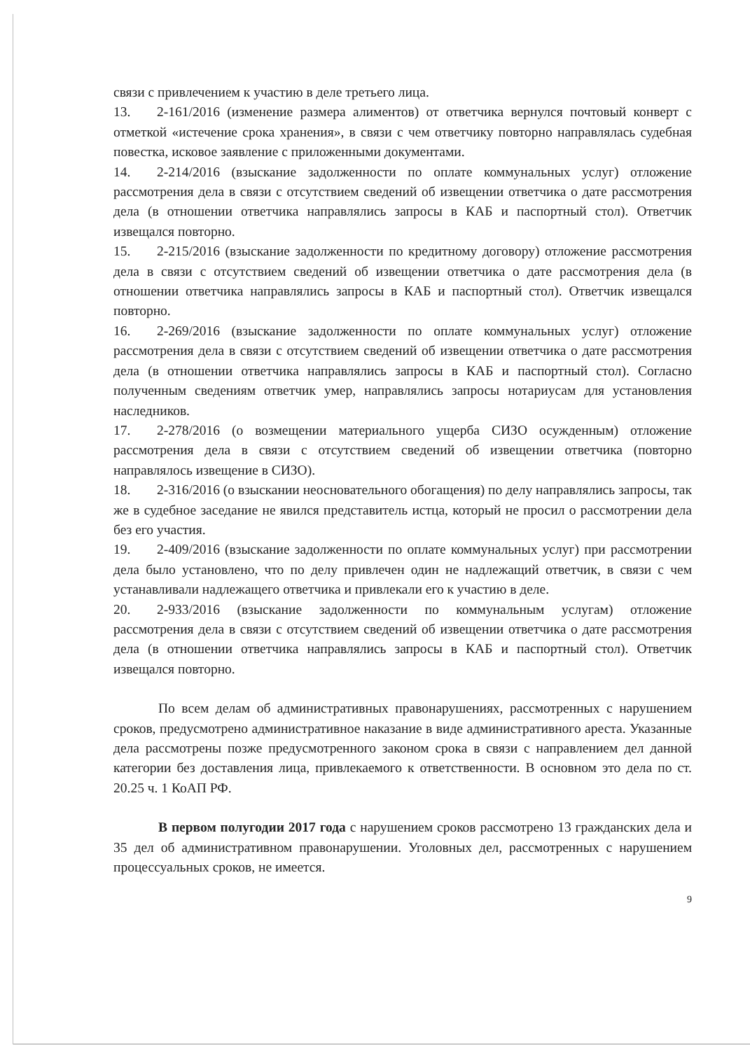связи с привлечением к участию в деле третьего лица.
13. 2-161/2016 (изменение размера алиментов) от ответчика вернулся почтовый конверт с отметкой «истечение срока хранения», в связи с чем ответчику повторно направлялась судебная повестка, исковое заявление с приложенными документами.
14. 2-214/2016 (взыскание задолженности по оплате коммунальных услуг) отложение рассмотрения дела в связи с отсутствием сведений об извещении ответчика о дате рассмотрения дела (в отношении ответчика направлялись запросы в КАБ и паспортный стол). Ответчик извещался повторно.
15. 2-215/2016 (взыскание задолженности по кредитному договору) отложение рассмотрения дела в связи с отсутствием сведений об извещении ответчика о дате рассмотрения дела (в отношении ответчика направлялись запросы в КАБ и паспортный стол). Ответчик извещался повторно.
16. 2-269/2016 (взыскание задолженности по оплате коммунальных услуг) отложение рассмотрения дела в связи с отсутствием сведений об извещении ответчика о дате рассмотрения дела (в отношении ответчика направлялись запросы в КАБ и паспортный стол). Согласно полученным сведениям ответчик умер, направлялись запросы нотариусам для установления наследников.
17. 2-278/2016 (о возмещении материального ущерба СИЗО осужденным) отложение рассмотрения дела в связи с отсутствием сведений об извещении ответчика (повторно направлялось извещение в СИЗО).
18. 2-316/2016 (о взыскании неосновательного обогащения) по делу направлялись запросы, так же в судебное заседание не явился представитель истца, который не просил о рассмотрении дела без его участия.
19. 2-409/2016 (взыскание задолженности по оплате коммунальных услуг) при рассмотрении дела было установлено, что по делу привлечен один не надлежащий ответчик, в связи с чем устанавливали надлежащего ответчика и привлекали его к участию в деле.
20. 2-933/2016 (взыскание задолженности по коммунальным услугам) отложение рассмотрения дела в связи с отсутствием сведений об извещении ответчика о дате рассмотрения дела (в отношении ответчика направлялись запросы в КАБ и паспортный стол). Ответчик извещался повторно.
По всем делам об административных правонарушениях, рассмотренных с нарушением сроков, предусмотрено административное наказание в виде административного ареста. Указанные дела рассмотрены позже предусмотренного законом срока в связи с направлением дел данной категории без доставления лица, привлекаемого к ответственности. В основном это дела по ст. 20.25 ч. 1 КоАП РФ.
В первом полугодии 2017 года с нарушением сроков рассмотрено 13 гражданских дела и 35 дел об административном правонарушении. Уголовных дел, рассмотренных с нарушением процессуальных сроков, не имеется.
9